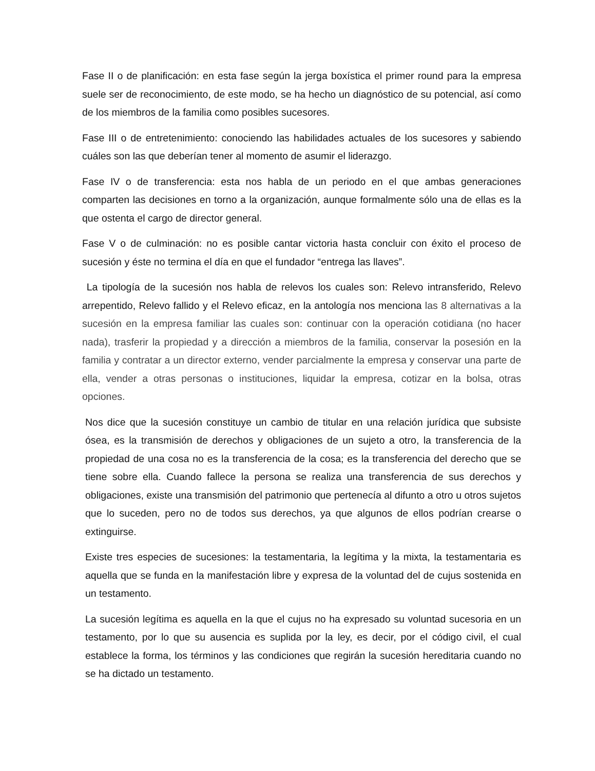Fase II o de planificación: en esta fase según la jerga boxística el primer round para la empresa suele ser de reconocimiento, de este modo, se ha hecho un diagnóstico de su potencial, así como de los miembros de la familia como posibles sucesores.
Fase III o de entretenimiento: conociendo las habilidades actuales de los sucesores y sabiendo cuáles son las que deberían tener al momento de asumir el liderazgo.
Fase IV o de transferencia: esta nos habla de un periodo en el que ambas generaciones comparten las decisiones en torno a la organización, aunque formalmente sólo una de ellas es la que ostenta el cargo de director general.
Fase V o de culminación: no es posible cantar victoria hasta concluir con éxito el proceso de sucesión y éste no termina el día en que el fundador “entrega las llaves”.
La tipología de la sucesión nos habla de relevos los cuales son: Relevo intransferido, Relevo arrepentido, Relevo fallido y el Relevo eficaz, en la antología nos menciona las 8 alternativas a la sucesión en la empresa familiar las cuales son: continuar con la operación cotidiana (no hacer nada), trasferir la propiedad y a dirección a miembros de la familia, conservar la posesión en la familia y contratar a un director externo, vender parcialmente la empresa y conservar una parte de ella, vender a otras personas o instituciones, liquidar la empresa, cotizar en la bolsa, otras opciones.
Nos dice que la sucesión constituye un cambio de titular en una relación jurídica que subsiste ósea, es la transmisión de derechos y obligaciones de un sujeto a otro, la transferencia de la propiedad de una cosa no es la transferencia de la cosa; es la transferencia del derecho que se tiene sobre ella. Cuando fallece la persona se realiza una transferencia de sus derechos y obligaciones, existe una transmisión del patrimonio que pertenecía al difunto a otro u otros sujetos que lo suceden, pero no de todos sus derechos, ya que algunos de ellos podrían crearse o extinguirse.
Existe tres especies de sucesiones: la testamentaria, la legítima y la mixta, la testamentaria es aquella que se funda en la manifestación libre y expresa de la voluntad del de cujus sostenida en un testamento.
La sucesión legítima es aquella en la que el cujus no ha expresado su voluntad sucesoria en un testamento, por lo que su ausencia es suplida por la ley, es decir, por el código civil, el cual establece la forma, los términos y las condiciones que regirán la sucesión hereditaria cuando no se ha dictado un testamento.